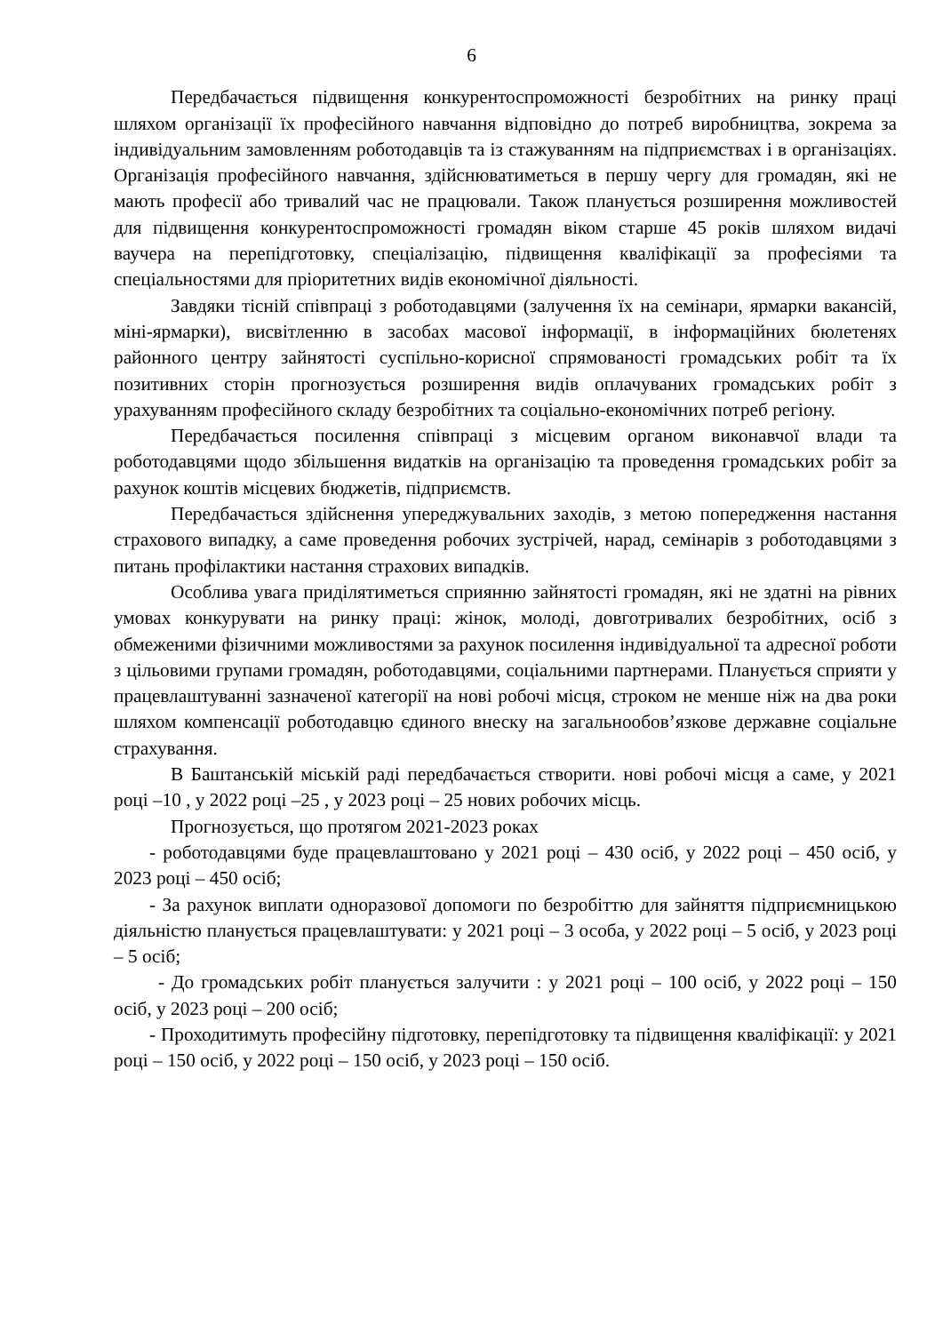6
Передбачається підвищення конкурентоспроможності безробітних на ринку праці шляхом організації їх професійного навчання відповідно до потреб виробництва, зокрема за індивідуальним замовленням роботодавців та із стажуванням на підприємствах і в організаціях. Організація професійного навчання, здійснюватиметься в першу чергу для громадян, які не мають професії або тривалий час не працювали. Також планується розширення можливостей для підвищення конкурентоспроможності громадян віком старше 45 років шляхом видачі ваучера на перепідготовку, спеціалізацію, підвищення кваліфікації за професіями та спеціальностями для пріоритетних видів економічної діяльності.
Завдяки тісній співпраці з роботодавцями (залучення їх на семінари, ярмарки вакансій, міні-ярмарки), висвітленню в засобах масової інформації, в інформаційних бюлетенях районного центру зайнятості суспільно-корисної спрямованості громадських робіт та їх позитивних сторін прогнозується розширення видів оплачуваних громадських робіт з урахуванням професійного складу безробітних та соціально-економічних потреб регіону.
Передбачається посилення співпраці з місцевим органом виконавчої влади та роботодавцями щодо збільшення видатків на організацію та проведення громадських робіт за рахунок коштів місцевих бюджетів, підприємств.
Передбачається здійснення упереджувальних заходів, з метою попередження настання страхового випадку, а саме проведення робочих зустрічей, нарад, семінарів з роботодавцями з питань профілактики настання страхових випадків.
Особлива увага приділятиметься сприянню зайнятості громадян, які не здатні на рівних умовах конкурувати на ринку праці: жінок, молоді, довготривалих безробітних, осіб з обмеженими фізичними можливостями за рахунок посилення індивідуальної та адресної роботи з цільовими групами громадян, роботодавцями, соціальними партнерами. Планується сприяти у працевлаштуванні зазначеної категорії на нові робочі місця, строком не менше ніж на два роки шляхом компенсації роботодавцю єдиного внеску на загальнообов’язкове державне соціальне страхування.
В Баштанській міській раді передбачається створити. нові робочі місця а саме, у 2021 році –10 , у 2022 році –25 , у 2023 році – 25 нових робочих місць.
Прогнозується, що протягом 2021-2023 роках
- роботодавцями буде працевлаштовано у 2021 році – 430 осіб, у 2022 році – 450 осіб, у 2023 році – 450 осіб;
- За рахунок виплати одноразової допомоги по безробіттю для зайняття підприємницькою діяльністю планується працевлаштувати: у 2021 році – 3 особа, у 2022 році – 5 осіб, у 2023 році – 5 осіб;
- До громадських робіт планується залучити : у 2021 році – 100 осіб, у 2022 році – 150 осіб, у 2023 році – 200 осіб;
- Проходитимуть професійну підготовку, перепідготовку та підвищення кваліфікації: у 2021 році – 150 осіб, у 2022 році – 150 осіб, у 2023 році – 150 осіб.